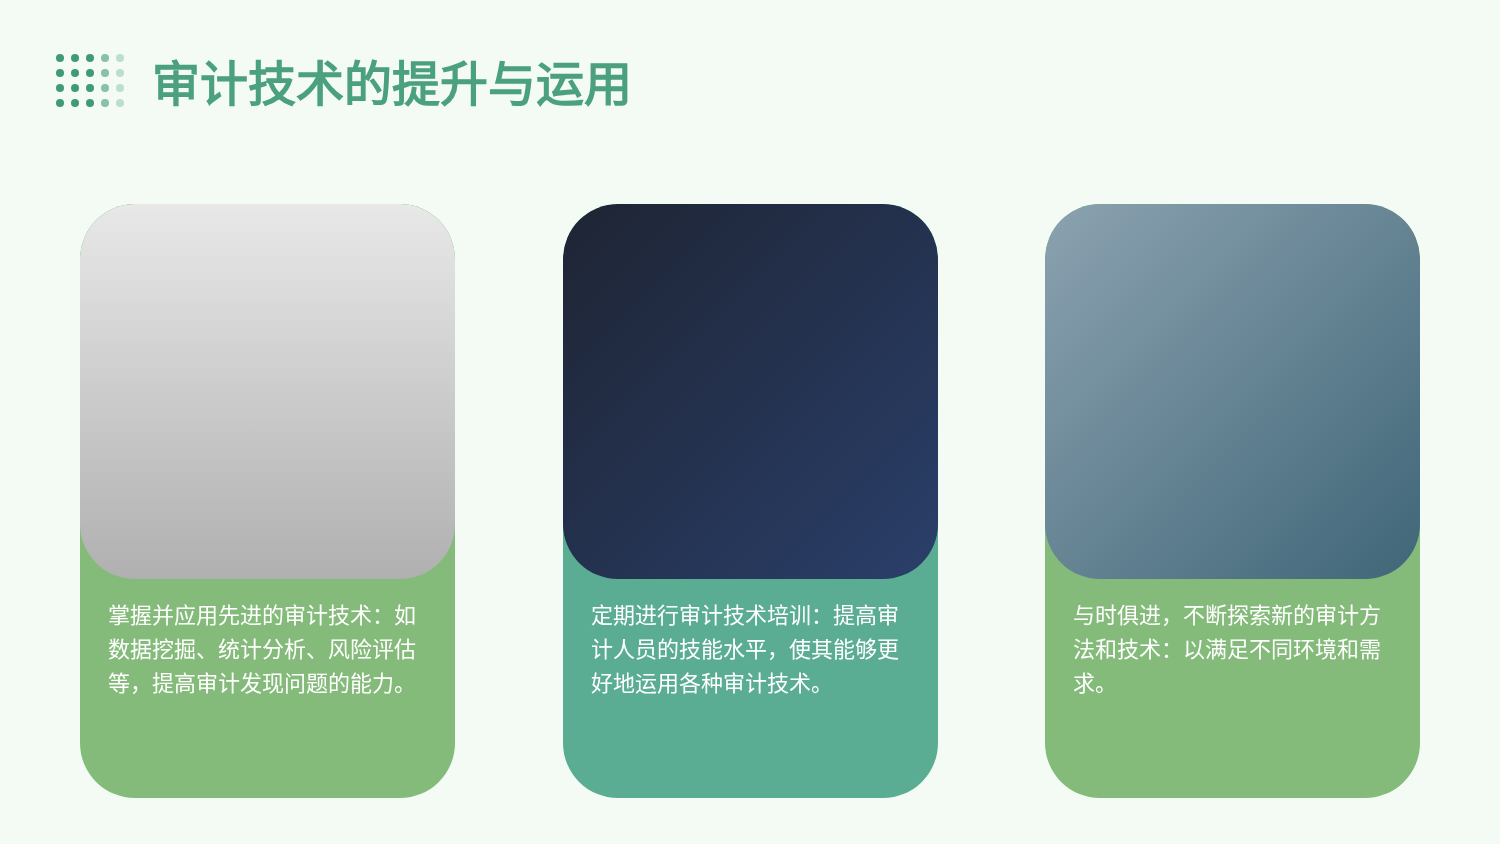审计技术的提升与运用
掌握并应用先进的审计技术：如数据挖掘、统计分析、风险评估等，提高审计发现问题的能力。
定期进行审计技术培训：提高审计人员的技能水平，使其能够更好地运用各种审计技术。
与时俱进，不断探索新的审计方法和技术：以满足不同环境和需求。